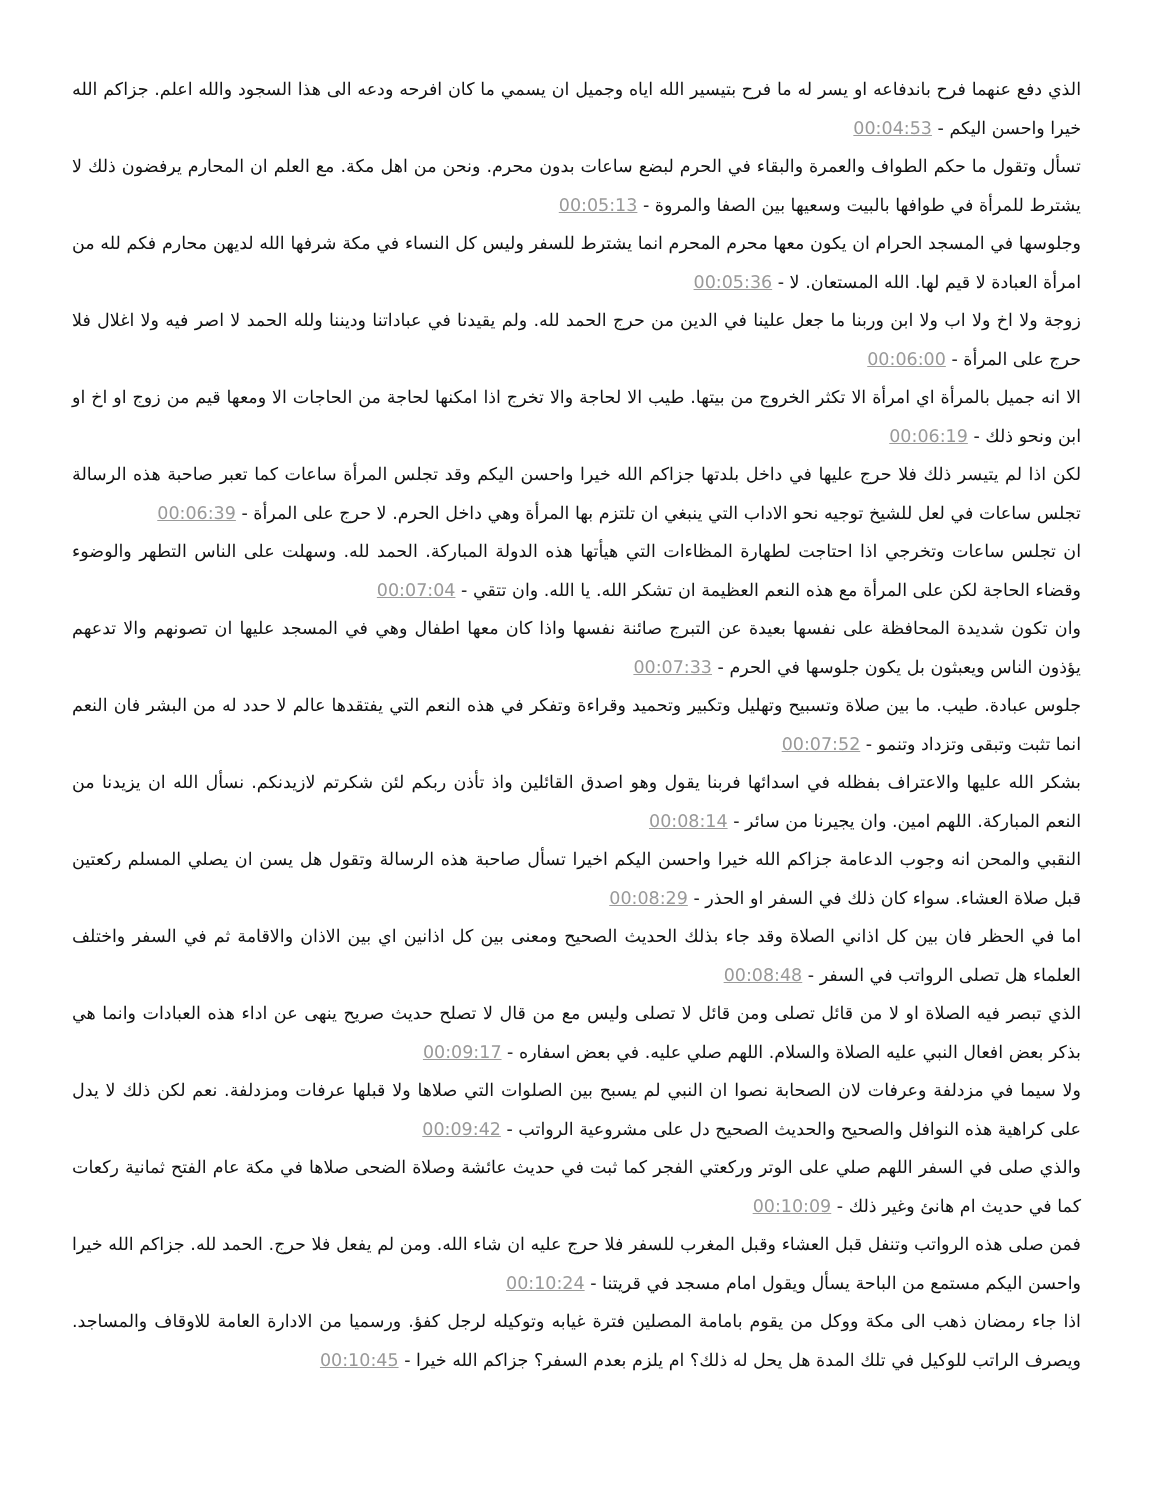الذي دفع عنهما فرح باندفاعه او يسر له ما فرح بتيسير الله اياه وجميل ان يسمي ما كان افرحه ودعه الى هذا السجود والله اعلم. جزاكم الله خيرا واحسن اليكم - 00:04:53
تسأل وتقول ما حكم الطواف والعمرة والبقاء في الحرم لبضع ساعات بدون محرم. ونحن من اهل مكة. مع العلم ان المحارم يرفضون ذلك لا يشترط للمرأة في طوافها بالبيت وسعيها بين الصفا والمروة - 00:05:13
وجلوسها في المسجد الحرام ان يكون معها محرم المحرم انما يشترط للسفر وليس كل النساء في مكة شرفها الله لديهن محارم فكم لله من امرأة العبادة لا قيم لها. الله المستعان. لا - 00:05:36
زوجة ولا اخ ولا اب ولا ابن وربنا ما جعل علينا في الدين من حرج الحمد لله. ولم يقيدنا في عباداتنا وديننا ولله الحمد لا اصر فيه ولا اغلال فلا حرج على المرأة - 00:06:00
الا انه جميل بالمرأة اي امرأة الا تكثر الخروج من بيتها. طيب الا لحاجة والا تخرج اذا امكنها لحاجة من الحاجات الا ومعها قيم من زوج او اخ او ابن ونحو ذلك - 00:06:19
لكن اذا لم يتيسر ذلك فلا حرج عليها في داخل بلدتها جزاكم الله خيرا واحسن اليكم وقد تجلس المرأة ساعات كما تعبر صاحبة هذه الرسالة تجلس ساعات في لعل للشيخ توجيه نحو الاداب التي ينبغي ان تلتزم بها المرأة وهي داخل الحرم. لا حرج على المرأة - 00:06:39
ان تجلس ساعات وتخرجي اذا احتاجت لطهارة المظاءات التي هيأتها هذه الدولة المباركة. الحمد لله. وسهلت على الناس التطهر والوضوء وقضاء الحاجة لكن على المرأة مع هذه النعم العظيمة ان تشكر الله. يا الله. وان تتقي - 00:07:04
وان تكون شديدة المحافظة على نفسها بعيدة عن التبرج صائنة نفسها واذا كان معها اطفال وهي في المسجد عليها ان تصونهم والا تدعهم يؤذون الناس ويعبثون بل يكون جلوسها في الحرم - 00:07:33
جلوس عبادة. طيب. ما بين صلاة وتسبيح وتهليل وتكبير وتحميد وقراءة وتفكر في هذه النعم التي يفتقدها عالم لا حدد له من البشر فان النعم انما تثبت وتبقى وتزداد وتنمو - 00:07:52
بشكر الله عليها والاعتراف بفظله في اسدائها فربنا يقول وهو اصدق القائلين واذ تأذن ربكم لئن شكرتم لازيدنكم. نسأل الله ان يزيدنا من النعم المباركة. اللهم امين. وان يجيرنا من سائر - 00:08:14
النقبي والمحن انه وجوب الدعامة جزاكم الله خيرا واحسن اليكم اخيرا تسأل صاحبة هذه الرسالة وتقول هل يسن ان يصلي المسلم ركعتين قبل صلاة العشاء. سواء كان ذلك في السفر او الحذر - 00:08:29
اما في الحظر فان بين كل اذاني الصلاة وقد جاء بذلك الحديث الصحيح ومعنى بين كل اذانين اي بين الاذان والاقامة ثم في السفر واختلف العلماء هل تصلى الرواتب في السفر - 00:08:48
الذي تبصر فيه الصلاة او لا من قائل تصلى ومن قائل لا تصلى وليس مع من قال لا تصلح حديث صريح ينهى عن اداء هذه العبادات وانما هي بذكر بعض افعال النبي عليه الصلاة والسلام. اللهم صلي عليه. في بعض اسفاره - 00:09:17
ولا سيما في مزدلفة وعرفات لان الصحابة نصوا ان النبي لم يسبح بين الصلوات التي صلاها ولا قبلها عرفات ومزدلفة. نعم لكن ذلك لا يدل على كراهية هذه النوافل والصحيح والحديث الصحيح دل على مشروعية الرواتب - 00:09:42
والذي صلى في السفر اللهم صلي على الوتر وركعتي الفجر كما ثبت في حديث عائشة وصلاة الضحى صلاها في مكة عام الفتح ثمانية ركعات كما في حديث ام هانئ وغير ذلك - 00:10:09
فمن صلى هذه الرواتب وتنفل قبل العشاء وقبل المغرب للسفر فلا حرج عليه ان شاء الله. ومن لم يفعل فلا حرج. الحمد لله. جزاكم الله خيرا واحسن اليكم مستمع من الباحة يسأل ويقول امام مسجد في قريتنا - 00:10:24
اذا جاء رمضان ذهب الى مكة ووكل من يقوم بامامة المصلين فترة غيابه وتوكيله لرجل كفؤ. ورسميا من الادارة العامة للاوقاف والمساجد. ويصرف الراتب للوكيل في تلك المدة هل يحل له ذلك؟ ام يلزم بعدم السفر؟ جزاكم الله خيرا - 00:10:45